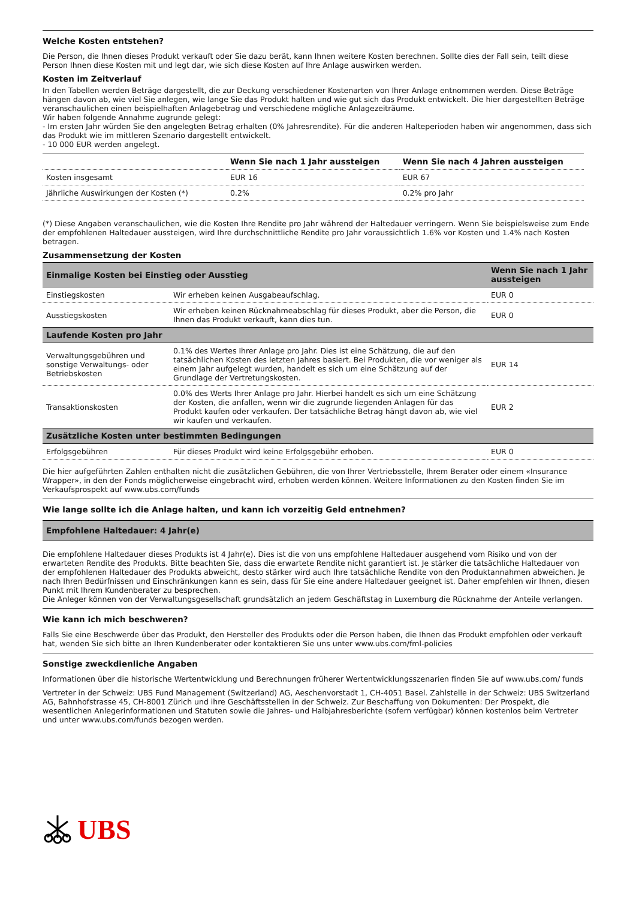Welche Kosten entstehen?
Die Person, die Ihnen dieses Produkt verkauft oder Sie dazu berät, kann Ihnen weitere Kosten berechnen. Sollte dies der Fall sein, teilt diese Person Ihnen diese Kosten mit und legt dar, wie sich diese Kosten auf Ihre Anlage auswirken werden.
Kosten im Zeitverlauf
In den Tabellen werden Beträge dargestellt, die zur Deckung verschiedener Kostenarten von Ihrer Anlage entnommen werden. Diese Beträge hängen davon ab, wie viel Sie anlegen, wie lange Sie das Produkt halten und wie gut sich das Produkt entwickelt. Die hier dargestellten Beträge veranschaulichen einen beispielhaften Anlagebetrag und verschiedene mögliche Anlagezeiträume.
Wir haben folgende Annahme zugrunde gelegt:
- Im ersten Jahr würden Sie den angelegten Betrag erhalten (0% Jahresrendite). Für die anderen Halteperioden haben wir angenommen, dass sich das Produkt wie im mittleren Szenario dargestellt entwickelt.
- 10 000 EUR werden angelegt.
| | Wenn Sie nach 1 Jahr aussteigen | Wenn Sie nach 4 Jahren aussteigen |
| --- | --- | --- |
| Kosten insgesamt | EUR 16 | EUR 67 |
| Jährliche Auswirkungen der Kosten (*) | 0.2% | 0.2% pro Jahr |
(*) Diese Angaben veranschaulichen, wie die Kosten Ihre Rendite pro Jahr während der Haltedauer verringern. Wenn Sie beispielsweise zum Ende der empfohlenen Haltedauer aussteigen, wird Ihre durchschnittliche Rendite pro Jahr voraussichtlich 1.6% vor Kosten und 1.4% nach Kosten betragen.
Zusammensetzung der Kosten
| Einmalige Kosten bei Einstieg oder Ausstieg | | Wenn Sie nach 1 Jahr aussteigen |
| Einstiegskosten | Wir erheben keinen Ausgabeaufschlag. | EUR 0 |
| Ausstiegskosten | Wir erheben keinen Rücknahmeabschlag für dieses Produkt, aber die Person, die Ihnen das Produkt verkauft, kann dies tun. | EUR 0 |
| Laufende Kosten pro Jahr | | |
| Verwaltungsgebühren und sonstige Verwaltungs- oder Betriebskosten | 0.1% des Wertes Ihrer Anlage pro Jahr. Dies ist eine Schätzung, die auf den tatsächlichen Kosten des letzten Jahres basiert. Bei Produkten, die vor weniger als einem Jahr aufgelegt wurden, handelt es sich um eine Schätzung auf der Grundlage der Vertretungskosten. | EUR 14 |
| Transaktionskosten | 0.0% des Werts Ihrer Anlage pro Jahr. Hierbei handelt es sich um eine Schätzung der Kosten, die anfallen, wenn wir die zugrunde liegenden Anlagen für das Produkt kaufen oder verkaufen. Der tatsächliche Betrag hängt davon ab, wie viel wir kaufen und verkaufen. | EUR 2 |
| Zusätzliche Kosten unter bestimmten Bedingungen | | |
| Erfolgsgebühren | Für dieses Produkt wird keine Erfolgsgebühr erhoben. | EUR 0 |
Die hier aufgeführten Zahlen enthalten nicht die zusätzlichen Gebühren, die von Ihrer Vertriebsstelle, Ihrem Berater oder einem «Insurance Wrapper», in den der Fonds möglicherweise eingebracht wird, erhoben werden können. Weitere Informationen zu den Kosten finden Sie im Verkaufsprospekt auf www.ubs.com/funds
Wie lange sollte ich die Anlage halten, und kann ich vorzeitig Geld entnehmen?
Empfohlene Haltedauer: 4 Jahr(e)
Die empfohlene Haltedauer dieses Produkts ist 4 Jahr(e). Dies ist die von uns empfohlene Haltedauer ausgehend vom Risiko und von der erwarteten Rendite des Produkts. Bitte beachten Sie, dass die erwartete Rendite nicht garantiert ist. Je stärker die tatsächliche Haltedauer von der empfohlenen Haltedauer des Produkts abweicht, desto stärker wird auch Ihre tatsächliche Rendite von den Produktannahmen abweichen. Je nach Ihren Bedürfnissen und Einschränkungen kann es sein, dass für Sie eine andere Haltedauer geeignet ist. Daher empfehlen wir Ihnen, diesen Punkt mit Ihrem Kundenberater zu besprechen.
Die Anleger können von der Verwaltungsgesellschaft grundsätzlich an jedem Geschäftstag in Luxemburg die Rücknahme der Anteile verlangen.
Wie kann ich mich beschweren?
Falls Sie eine Beschwerde über das Produkt, den Hersteller des Produkts oder die Person haben, die Ihnen das Produkt empfohlen oder verkauft hat, wenden Sie sich bitte an Ihren Kundenberater oder kontaktieren Sie uns unter www.ubs.com/fml-policies
Sonstige zweckdienliche Angaben
Informationen über die historische Wertentwicklung und Berechnungen früherer Wertentwicklungsszenarien finden Sie auf www.ubs.com/ funds
Vertreter in der Schweiz: UBS Fund Management (Switzerland) AG, Aeschenvorstadt 1, CH-4051 Basel. Zahlstelle in der Schweiz: UBS Switzerland AG, Bahnhofstrasse 45, CH-8001 Zürich und ihre Geschäftsstellen in der Schweiz. Zur Beschaffung von Dokumenten: Der Prospekt, die wesentlichen Anlegerinformationen und Statuten sowie die Jahres- und Halbjahresberichte (sofern verfügbar) können kostenlos beim Vertreter und unter www.ubs.com/funds bezogen werden.
UBS